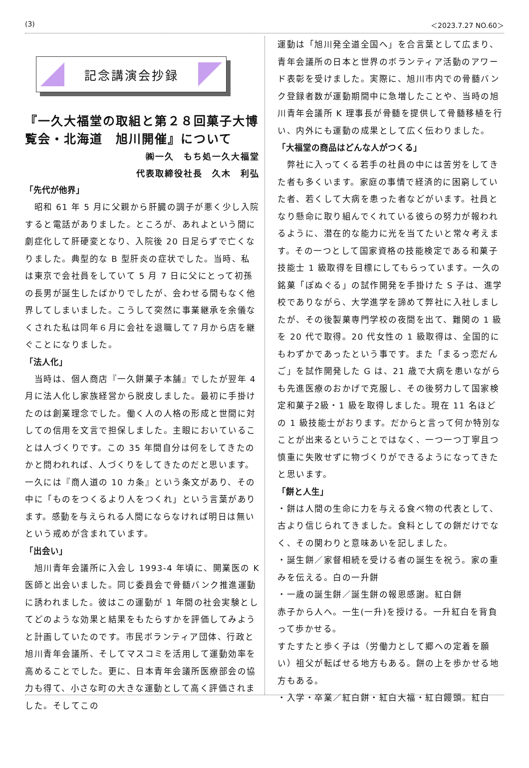(3) ＜2023.7.27 NO.60＞
記念講演会抄録
『一久大福堂の取組と第２８回菓子大博覧会・北海道　旭川開催』について
㈱一久　もち処一久大福堂
代表取締役社長　久木　利弘
「先代が他界」
　昭和 61 年 5 月に父親から肝臓の調子が悪く少し入院すると電話がありました。ところが、あれよという間に劇症化して肝硬変となり、入院後 20 日足らずで亡くなりました。典型的な B 型肝炎の症状でした。当時、私は東京で会社員をしていて 5 月 7 日に父にとって初孫の長男が誕生したばかりでしたが、会わせる間もなく他界してしまいました。こうして突然に事業継承を余儀なくされた私は同年６月に会社を退職して７月から店を継ぐことになりました。
「法人化」
　当時は、個人商店『一久餅菓子本舗』でしたが翌年 4 月に法人化し家族経営から脱皮しました。最初に手掛けたのは創業理念でした。働く人の人格の形成と世間に対しての信用を文言で担保しました。主眼においていることは人づくりです。この 35 年間自分は何をしてきたのかと問われれば、人づくりをしてきたのだと思います。一久には『商人道の 10 カ条』という条文があり、その中に「ものをつくるより人をつくれ」という言葉があります。感動を与えられる人間にならなければ明日は無いという戒めが含まれています。
「出会い」
　旭川青年会議所に入会し 1993-4 年頃に、開業医の K 医師と出会いました。同じ委員会で骨髄バンク推進運動に誘われました。彼はこの運動が 1 年間の社会実験としてどのような効果と結果をもたらすかを評価してみようと計画していたのです。市民ボランティア団体、行政と旭川青年会議所、そしてマスコミを活用して運動効率を高めることでした。更に、日本青年会議所医療部会の協力も得て、小さな町の大きな運動として高く評価されました。そしてこの
運動は「旭川発全道全国へ」を合言葉として広まり、青年会議所の日本と世界のボランティア活動のアワード表彰を受けました。実際に、旭川市内での骨髄バンク登録者数が運動期間中に急増したことや、当時の旭川青年会議所 K 理事長が骨髄を提供して骨髄移植を行い、内外にも運動の成果として広く伝わりました。
「大福堂の商品はどんな人がつくる」
　弊社に入ってくる若手の社員の中には苦労をしてきた者も多くいます。家庭の事情で経済的に困窮していた者、若くして大病を患った者などがいます。社員となり懸命に取り組んでくれている彼らの努力が報われるように、潜在的な能力に光を当てたいと常々考えます。その一つとして国家資格の技能検定である和菓子技能士 1 級取得を目標にしてもらっています。一久の銘菓「ぽぬぐる」の試作開発を手掛けた S 子は、進学校でありながら、大学進学を諦めて弊社に入社しましたが、その後製菓専門学校の夜間を出て、難関の 1 級を 20 代で取得。20 代女性の 1 級取得は、全国的にもわずかであったという事です。また「まるっ恋だんご」を試作開発した G は、21 歳で大病を患いながらも先進医療のおかげで克服し、その後努力して国家検定和菓子2級・1 級を取得しました。現在 11 名ほどの 1 級技能士がおります。だからと言って何か特別なことが出来るということではなく、一つ一つ丁寧且つ慎重に失敗せずに物づくりができるようになってきたと思います。
「餅と人生」
・餅は人間の生命に力を与える食べ物の代表として、古より信じられてきました。食料としての餅だけでなく、その関わりと意味あいを記しました。
・誕生餅／家督相続を受ける者の誕生を祝う。家の重みを伝える。白の一升餅
・一歳の誕生餅／誕生餅の報恩感謝。紅白餅
赤子から人へ。一生(一升)を授ける。一升紅白を背負って歩かせる。
すたすたと歩く子は（労働力として郷への定着を願い）祖父が転ばせる地方もある。餅の上を歩かせる地方もある。
・入学・卒業／紅白餅・紅白大福・紅白饅頭。紅白